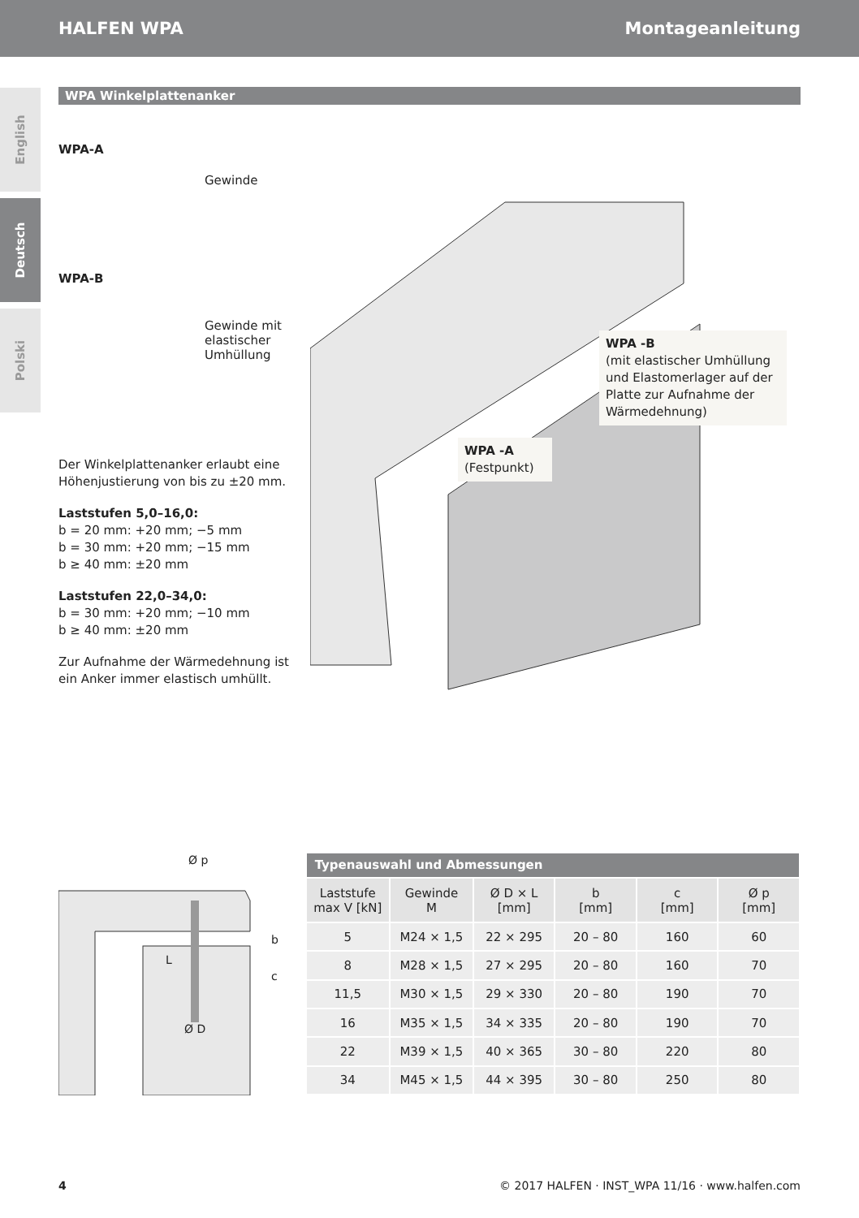HALFEN WPA Montageanleitung
English
Deutsch
Polski
WPA Winkelplattenanker
WPA-A
Gewinde
WPA-B
Gewinde mit
elastischer
Umhüllung
Der Winkelplattenanker erlaubt eine Höhenjustierung von bis zu ±20 mm.
Laststufen 5,0–16,0:
b = 20 mm: +20 mm; −5 mm
b = 30 mm: +20 mm; −15 mm
b ≥ 40 mm: ±20 mm
Laststufen 22,0–34,0:
b = 30 mm: +20 mm; −10 mm
b ≥ 40 mm: ±20 mm
Zur Aufnahme der Wärmedehnung ist ein Anker immer elastisch umhüllt.
WPA -B
(mit elastischer Umhüllung und Elastomerlager auf der Platte zur Aufnahme der Wärmedehnung)
WPA -A
(Festpunkt)
Ø p
b
c
L
Ø D
| Typenauswahl und Abmessungen | | | | | |
| --- | --- | --- | --- | --- | --- |
| Laststufe max V [kN] | Gewinde M | Ø D × L [mm] | b [mm] | c [mm] | Ø p [mm] |
| 5 | M24 × 1,5 | 22 × 295 | 20 – 80 | 160 | 60 |
| 8 | M28 × 1,5 | 27 × 295 | 20 – 80 | 160 | 70 |
| 11,5 | M30 × 1,5 | 29 × 330 | 20 – 80 | 190 | 70 |
| 16 | M35 × 1,5 | 34 × 335 | 20 – 80 | 190 | 70 |
| 22 | M39 × 1,5 | 40 × 365 | 30 – 80 | 220 | 80 |
| 34 | M45 × 1,5 | 44 × 395 | 30 – 80 | 250 | 80 |
4 © 2017 HALFEN · INST_WPA 11/16 · www.halfen.com